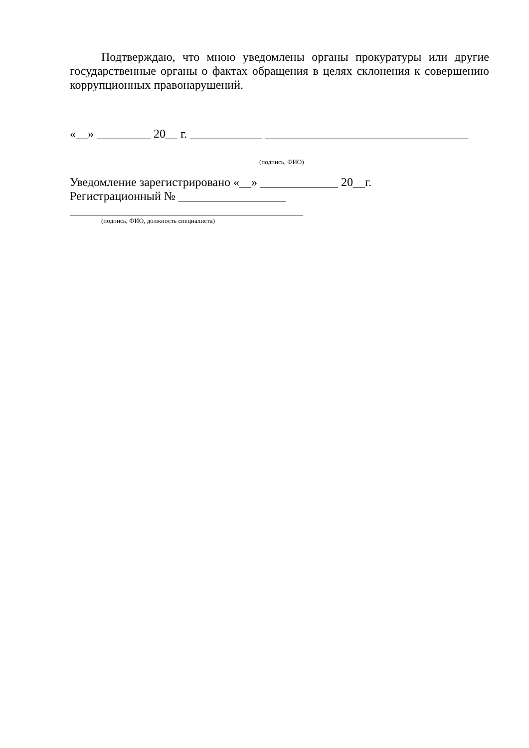Подтверждаю, что мною уведомлены органы прокуратуры или другие государственные органы о фактах обращения в целях склонения к совершению коррупционных правонарушений.
«__» _________ 20__ г. ____________ __________________________________
(подпись, ФИО)
Уведомление зарегистрировано «__» _____________ 20__г.
Регистрационный № __________________
_______________________________________
(подпись, ФИО, должность специалиста)